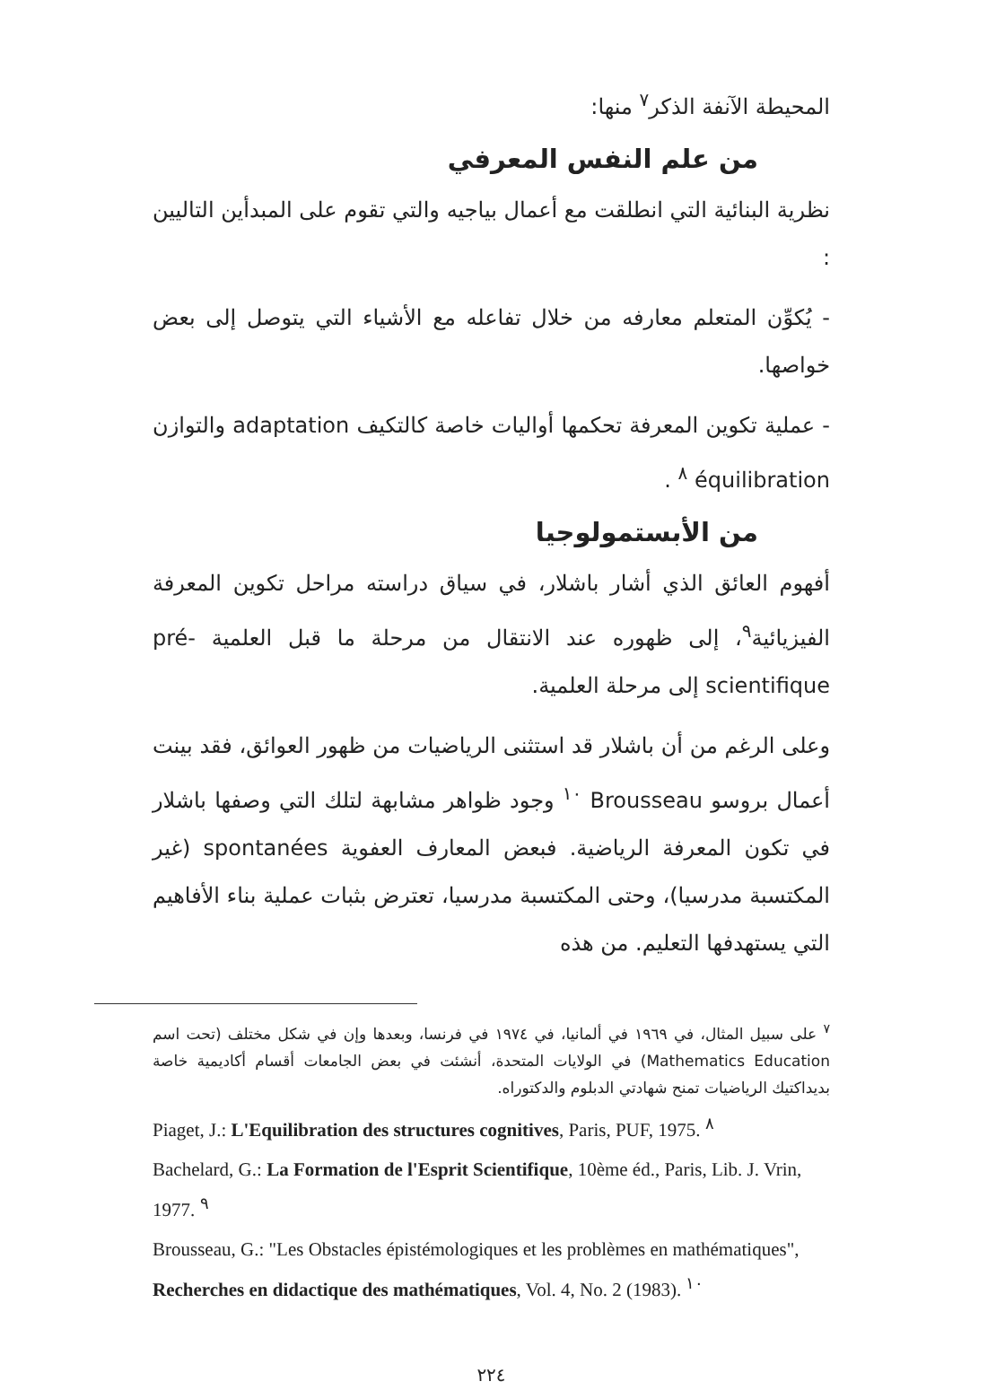المحيطة الآنفة الذكر<sup>٧</sup> منها:
من علم النفس المعرفي
نظرية البنائية التي انطلقت مع أعمال بياجيه والتي تقوم على المبدأين التاليين :
- يُكوِّن المتعلم معارفه من خلال تفاعله مع الأشياء التي يتوصل إلى بعض خواصها.
- عملية تكوين المعرفة تحكمها أواليات خاصة كالتكيف adaptation والتوازن équilibration <sup>٨</sup> .
من الأبستمولوجيا
أفهوم العائق الذي أشار باشلار، في سياق دراسته مراحل تكوين المعرفة الفيزيائية<sup>٩</sup>، إلى ظهوره عند الانتقال من مرحلة ما قبل العلمية pré-scientifique إلى مرحلة العلمية.
وعلى الرغم من أن باشلار قد استثنى الرياضيات من ظهور العوائق، فقد بينت أعمال بروسو Brousseau <sup>١٠</sup> وجود ظواهر مشابهة لتلك التي وصفها باشلار في تكون المعرفة الرياضية. فبعض المعارف العفوية spontanées (غير المكتسبة مدرسيا)، وحتى المكتسبة مدرسيا، تعترض بثبات عملية بناء الأفاهيم التي يستهدفها التعليم. من هذه
<sup>٧</sup> على سبيل المثال، في ١٩٦٩ في ألمانيا، في ١٩٧٤ في فرنسا، وبعدها وإن في شكل مختلف (تحت اسم Mathematics Education) في الولايات المتحدة، أنشئت في بعض الجامعات أقسام أكاديمية خاصة بديداكتيك الرياضيات تمنح شهادتي الدبلوم والدكتوراه.
Piaget, J.: L'Equilibration des structures cognitives, Paris, PUF, 1975. <sup>٨</sup>
Bachelard, G.: La Formation de l'Esprit Scientifique, 10ème éd., Paris, Lib. J. Vrin, 1977. <sup>٩</sup>
Brousseau, G.: "Les Obstacles épistémologiques et les problèmes en mathématiques", Recherches en didactique des mathématiques, Vol. 4, No. 2 (1983). <sup>١٠</sup>
٢٢٤